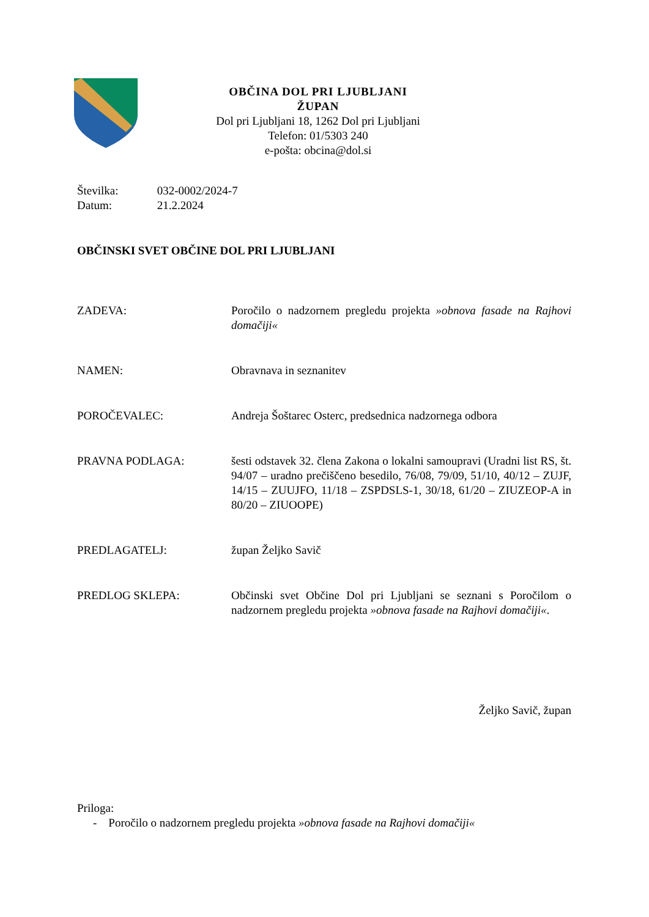OBČINA DOL PRI LJUBLJANI
ŽUPAN
Dol pri Ljubljani 18, 1262 Dol pri Ljubljani
Telefon: 01/5303 240
e-pošta: obcina@dol.si
Številka: 032-0002/2024-7
Datum: 21.2.2024
OBČINSKI SVET OBČINE DOL PRI LJUBLJANI
ZADEVA: Poročilo o nadzornem pregledu projekta »obnova fasade na Rajhovi domačiji«
NAMEN: Obravnava in seznanitev
POROČEVALEC: Andreja Šoštarec Osterc, predsednica nadzornega odbora
PRAVNA PODLAGA: šesti odstavek 32. člena Zakona o lokalni samoupravi (Uradni list RS, št. 94/07 – uradno prečiščeno besedilo, 76/08, 79/09, 51/10, 40/12 – ZUJF, 14/15 – ZUUJFO, 11/18 – ZSPDSLS-1, 30/18, 61/20 – ZIUZEOP-A in 80/20 – ZIUOOPE)
PREDLAGATELJ: župan Željko Savič
PREDLOG SKLEPA: Občinski svet Občine Dol pri Ljubljani se seznani s Poročilom o nadzornem pregledu projekta »obnova fasade na Rajhovi domačiji«.
Željko Savič, župan
Priloga:
- Poročilo o nadzornem pregledu projekta »obnova fasade na Rajhovi domačiji«